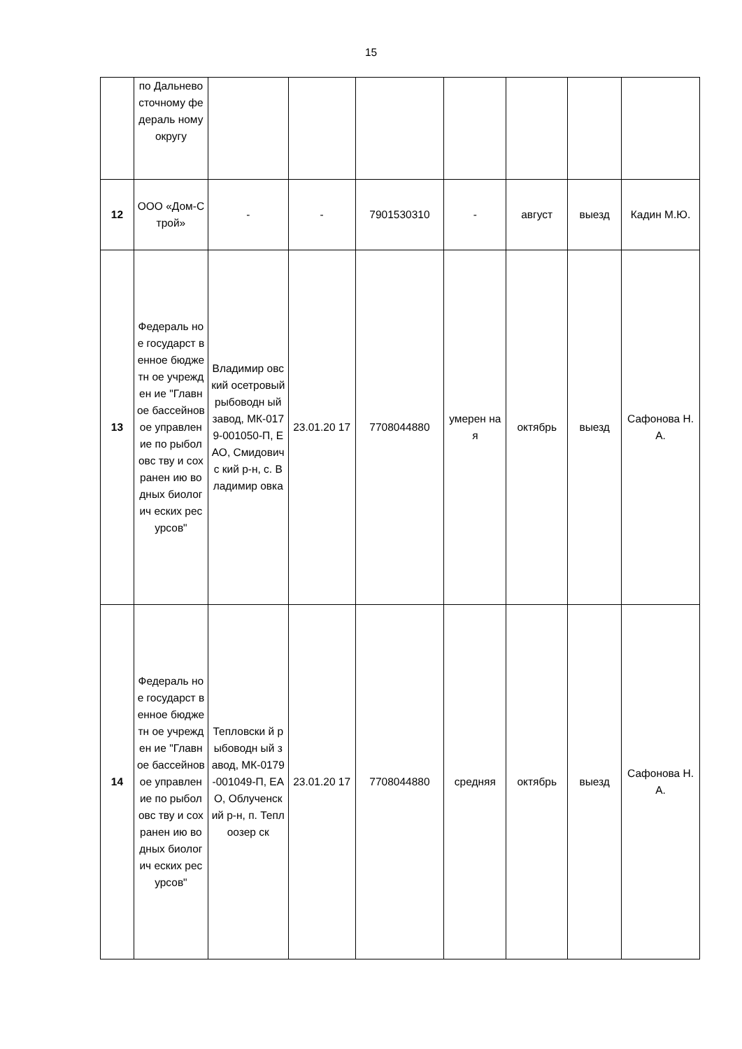15
| | по Дальнево сточному федераль ному округу | | | | | | | |
| 12 | ООО «Дом-Строй» | - | - | 7901530310 | - | август | выезд | Кадин М.Ю. |
| 13 | Федераль ное государст венное бюджетн ое учрежден ие "Главное бассейнов ое управлен ие по рыболовс тву и сохранен ию водных биологич еских ресурсов" | Владимир овский осетровый рыбоводн ый завод, МК-0179-001050-П, ЕАО, Смидовичс кий р-н, с. Владимир овка | 23.01.20 17 | 7708044880 | умерен ная | октябрь | выезд | Сафонова Н.А. |
| 14 | Федераль ное государст венное бюджетн ое учрежден ие "Главное бассейнов ое управлен ие по рыболовс тву и сохранен ию водных биологич еских ресурсов" | Тепловски й рыбоводн ый завод, МК-0179-001049-П, ЕАО, Облученск ий р-н, п. Теплоозер ск | 23.01.20 17 | 7708044880 | средняя | октябрь | выезд | Сафонова Н.А. |